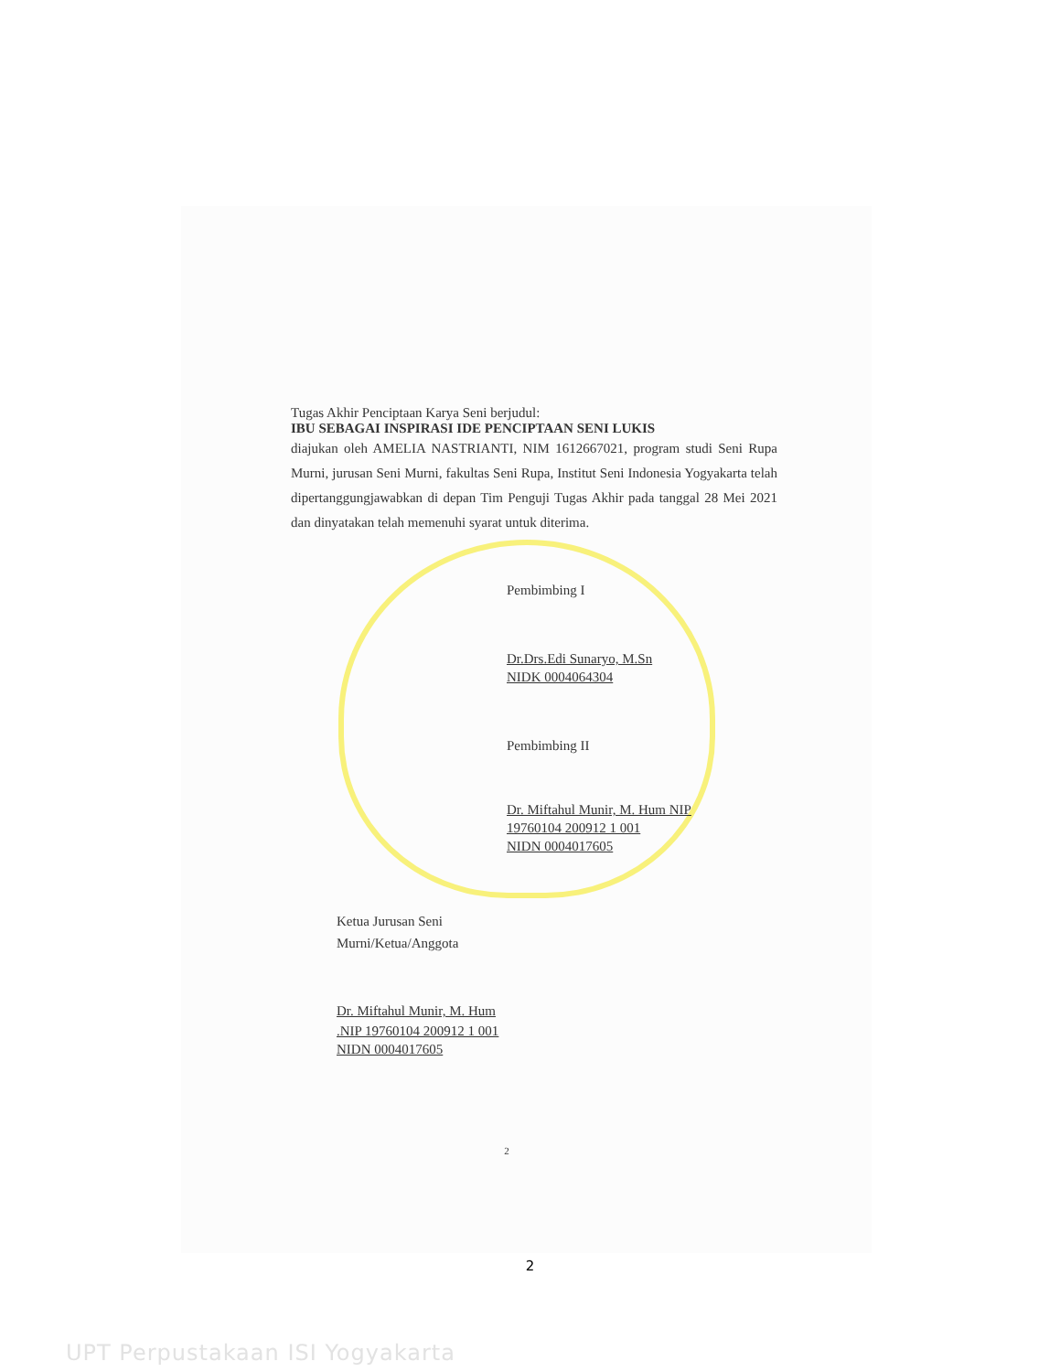Tugas Akhir Penciptaan Karya Seni berjudul:
IBU SEBAGAI INSPIRASI IDE PENCIPTAAN SENI LUKIS
diajukan oleh AMELIA NASTRIANTI, NIM 1612667021, program studi Seni Rupa Murni, jurusan Seni Murni, fakultas Seni Rupa, Institut Seni Indonesia Yogyakarta telah dipertanggungjawabkan di depan Tim Penguji Tugas Akhir pada tanggal 28 Mei 2021 dan dinyatakan telah memenuhi syarat untuk diterima.
Pembimbing I
Dr.Drs.Edi Sunaryo, M.Sn
NIDK 0004064304
Pembimbing II
Dr. Miftahul Munir, M. Hum NIP
19760104 200912 1 001
NIDN 0004017605
Ketua Jurusan Seni
Murni/Ketua/Anggota
Dr. Miftahul Munir, M. Hum
.NIP 19760104 200912 1 001
NIDN 0004017605
2
2
UPT Perpustakaan ISI Yogyakarta